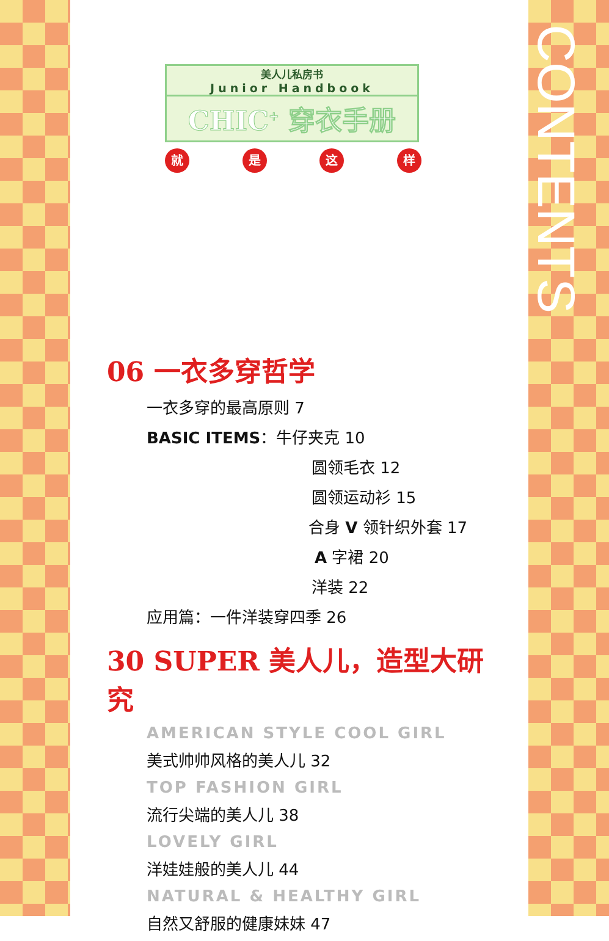CONTENTS
美人儿私房书
Junior Handbook
CHIC<sup>+</sup> 穿衣手册
就是这样
06 一衣多穿哲学
一衣多穿的最高原则 7
BASIC ITEMS：牛仔夹克 10
圆领毛衣 12
圆领运动衫 15
合身 V 领针织外套 17
A 字裙 20
洋装 22
应用篇：一件洋装穿四季 26
30 SUPER 美人儿，造型大研究
AMERICAN STYLE COOL GIRL
美式帅帅风格的美人儿 32
TOP FASHION GIRL
流行尖端的美人儿 38
LOVELY GIRL
洋娃娃般的美人儿 44
NATURAL & HEALTHY GIRL
自然又舒服的健康妹妹 47